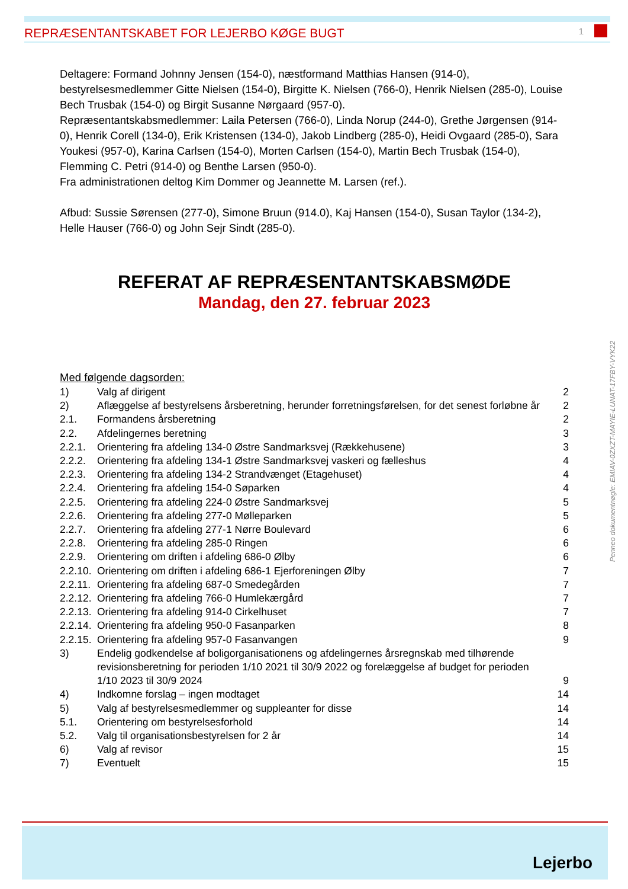REPRÆSENTANTSKABET FOR LEJERBO KØGE BUGT 1
Deltagere: Formand Johnny Jensen (154-0), næstformand Matthias Hansen (914-0), bestyrelsesmedlemmer Gitte Nielsen (154-0), Birgitte K. Nielsen (766-0), Henrik Nielsen (285-0), Louise Bech Trusbak (154-0) og Birgit Susanne Nørgaard (957-0).
Repræsentantskabsmedlemmer: Laila Petersen (766-0), Linda Norup (244-0), Grethe Jørgensen (914-0), Henrik Corell (134-0), Erik Kristensen (134-0), Jakob Lindberg (285-0), Heidi Ovgaard (285-0), Sara Youkesi (957-0), Karina Carlsen (154-0), Morten Carlsen (154-0), Martin Bech Trusbak (154-0), Flemming C. Petri (914-0) og Benthe Larsen (950-0).
Fra administrationen deltog Kim Dommer og Jeannette M. Larsen (ref.).
Afbud: Sussie Sørensen (277-0), Simone Bruun (914.0), Kaj Hansen (154-0), Susan Taylor (134-2), Helle Hauser (766-0) og John Sejr Sindt (285-0).
REFERAT AF REPRÆSENTANTSKABSMØDE
Mandag, den 27. februar 2023
Med følgende dagsorden:
| 1) | Valg af dirigent | 2 |
| 2) | Aflæggelse af bestyrelsens årsberetning, herunder forretningsførelsen, for det senest forløbne år | 2 |
| 2.1. | Formandens årsberetning | 2 |
| 2.2. | Afdelingernes beretning | 3 |
| 2.2.1. | Orientering fra afdeling 134-0 Østre Sandmarksvej (Rækkehusene) | 3 |
| 2.2.2. | Orientering fra afdeling 134-1 Østre Sandmarksvej vaskeri og fælleshus | 4 |
| 2.2.3. | Orientering fra afdeling 134-2 Strandvænget (Etagehuset) | 4 |
| 2.2.4. | Orientering fra afdeling 154-0 Søparken | 4 |
| 2.2.5. | Orientering fra afdeling 224-0 Østre Sandmarksvej | 5 |
| 2.2.6. | Orientering fra afdeling 277-0 Mølleparken | 5 |
| 2.2.7. | Orientering fra afdeling 277-1 Nørre Boulevard | 6 |
| 2.2.8. | Orientering fra afdeling 285-0 Ringen | 6 |
| 2.2.9. | Orientering om driften i afdeling 686-0 Ølby | 6 |
| 2.2.10. | Orientering om driften i afdeling 686-1 Ejerforeningen Ølby | 7 |
| 2.2.11. | Orientering fra afdeling 687-0 Smedegården | 7 |
| 2.2.12. | Orientering fra afdeling 766-0 Humlekærgård | 7 |
| 2.2.13. | Orientering fra afdeling 914-0 Cirkelhuset | 7 |
| 2.2.14. | Orientering fra afdeling 950-0 Fasanparken | 8 |
| 2.2.15. | Orientering fra afdeling 957-0 Fasanvangen | 9 |
| 3) | Endelig godkendelse af boligorganisationens og afdelingernes årsregnskab med tilhørende revisionsberetning for perioden 1/10 2021 til 30/9 2022 og forelæggelse af budget for perioden 1/10 2023 til 30/9 2024 | 9 |
| 4) | Indkomne forslag – ingen modtaget | 14 |
| 5) | Valg af bestyrelsesmedlemmer og suppleanter for disse | 14 |
| 5.1. | Orientering om bestyrelsesforhold | 14 |
| 5.2. | Valg til organisationsbestyrelsen for 2 år | 14 |
| 6) | Valg af revisor | 15 |
| 7) | Eventuelt | 15 |
Penneo dokumentnøgle: EMIAV-0ZXZT-MAYIE-LUNAT-17FBY-VYK22
Lejerbo